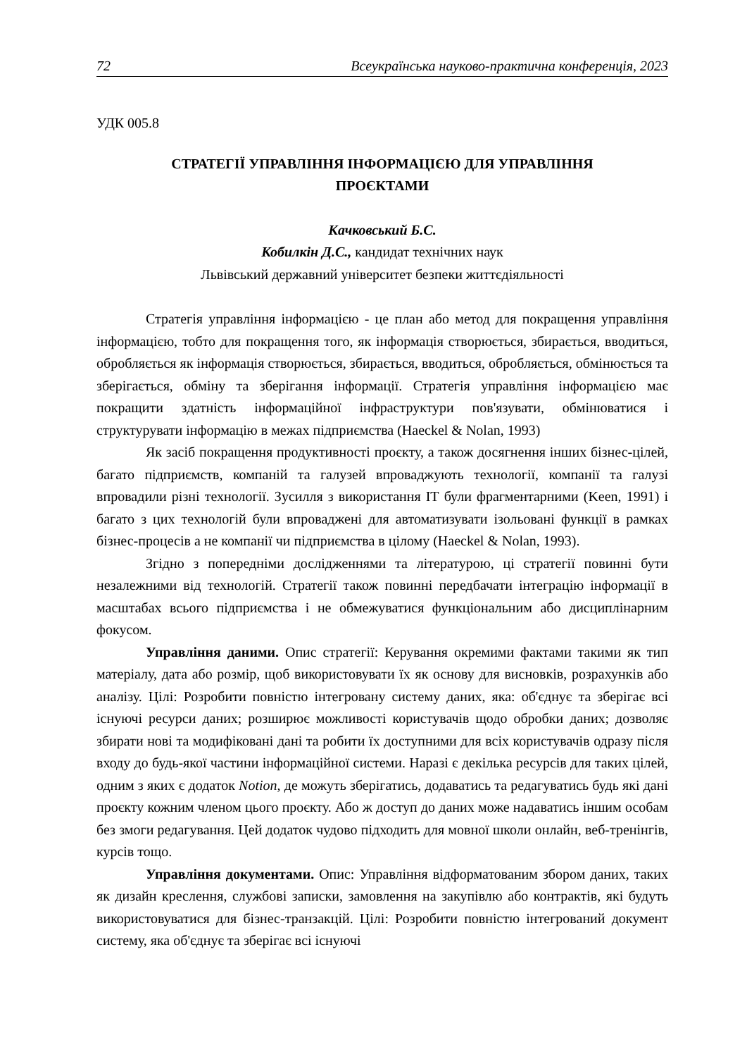72 Всеукраїнська науково-практична конференція, 2023
УДК 005.8
СТРАТЕГІЇ УПРАВЛІННЯ ІНФОРМАЦІЄЮ ДЛЯ УПРАВЛІННЯ
ПРОЄКТАМИ
Качковський Б.С.
Кобилкін Д.С., кандидат технічних наук
Львівський державний університет безпеки життєдіяльності
Стратегія управління інформацією - це план або метод для покращення управління інформацією, тобто для покращення того, як інформація створюється, збирається, вводиться, обробляється як інформація створюється, збирається, вводиться, обробляється, обмінюється та зберігається, обміну та зберігання інформації. Стратегія управління інформацією має покращити здатність інформаційної інфраструктури пов'язувати, обмінюватися і структурувати інформацію в межах підприємства (Haeckel & Nolan, 1993)
Як засіб покращення продуктивності проєкту, а також досягнення інших бізнес-цілей, багато підприємств, компаній та галузей впроваджують технології, компанії та галузі впровадили різні технології. Зусилля з використання ІТ були фрагментарними (Keen, 1991) і багато з цих технологій були впроваджені для автоматизувати ізольовані функції в рамках бізнес-процесів а не компанії чи підприємства в цілому (Haeckel & Nolan, 1993).
Згідно з попередніми дослідженнями та літературою, ці стратегії повинні бути незалежними від технологій. Стратегії також повинні передбачати інтеграцію інформації в масштабах всього підприємства і не обмежуватися функціональним або дисциплінарним фокусом.
Управління даними. Опис стратегії: Керування окремими фактами такими як тип матеріалу, дата або розмір, щоб використовувати їх як основу для висновків, розрахунків або аналізу. Цілі: Розробити повністю інтегровану систему даних, яка: об'єднує та зберігає всі існуючі ресурси даних; розширює можливості користувачів щодо обробки даних; дозволяє збирати нові та модифіковані дані та робити їх доступними для всіх користувачів одразу після входу до будь-якої частини інформаційної системи. Наразі є декілька ресурсів для таких цілей, одним з яких є додаток Notion, де можуть зберігатись, додаватись та редагуватись будь які дані проєкту кожним членом цього проєкту. Або ж доступ до даних може надаватись іншим особам без змоги редагування. Цей додаток чудово підходить для мовної школи онлайн, веб-тренінгів, курсів тощо.
Управління документами. Опис: Управління відформатованим збором даних, таких як дизайн креслення, службові записки, замовлення на закупівлю або контрактів, які будуть використовуватися для бізнес-транзакцій. Цілі: Розробити повністю інтегрований документ систему, яка об'єднує та зберігає всі існуючі